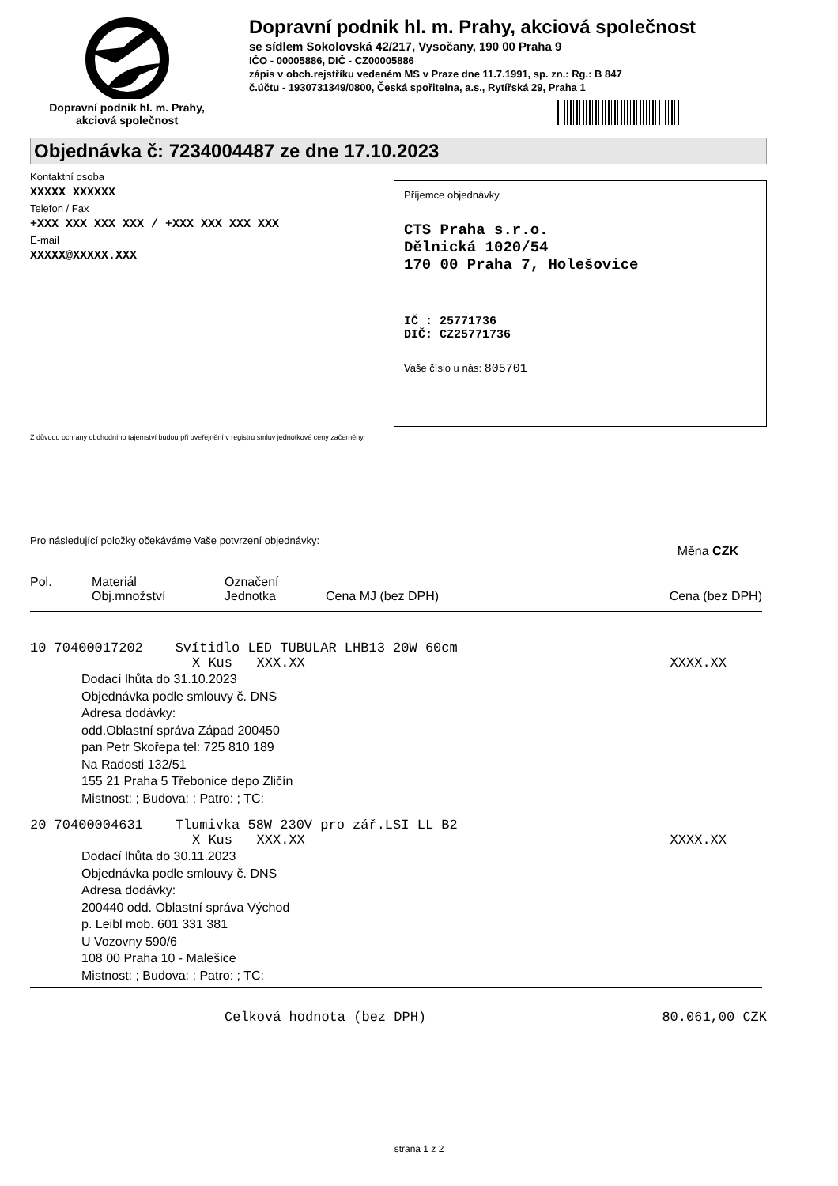Dopravní podnik hl. m. Prahy,
akciová společnost
Dopravní podnik hl. m. Prahy, akciová společnost
se sídlem Sokolovská 42/217, Vysočany, 190 00 Praha 9
IČO - 00005886, DIČ - CZ00005886
zápis v obch.rejstříku vedeném MS v Praze dne 11.7.1991, sp. zn.: Rg.: B 847
č.účtu - 1930731349/0800, Česká spořitelna, a.s., Rytířská 29, Praha 1
Objednávka č: 7234004487 ze dne 17.10.2023
Kontaktní osoba
XXXXX XXXXXX
Telefon / Fax
+XXX XXX XXX XXX / +XXX XXX XXX XXX
E-mail
XXXXX@XXXXX.XXX
Příjemce objednávky
CTS Praha s.r.o.
Dělnická 1020/54
170 00 Praha 7, Holešovice
IČ : 25771736
DIČ: CZ25771736
Vaše číslo u nás: 805701
Z důvodu ochrany obchodního tajemství budou při uveřejnění v registru smluv jednotkové ceny začerněny.
Pro následující položky očekáváme Vaše potvrzení objednávky: Měna CZK
| Pol. | Materiál Obj.množství | Označení Jednotka | Cena MJ (bez DPH) | Cena (bez DPH) |
| --- | --- | --- | --- | --- |
10 70400017202 Svítidlo LED TUBULAR LHB13 20W 60cm
X Kus XXX.XX XXXX.XX
Dodací lhůta do 31.10.2023
Objednávka podle smlouvy č. DNS
Adresa dodávky:
odd.Oblastní správa Západ 200450
pan Petr Skořepa tel: 725 810 189
Na Radosti 132/51
155 21 Praha 5 Třebonice depo Zličín
Mistnost: ; Budova: ; Patro: ; TC:
20 70400004631 Tlumivka 58W 230V pro zář.LSI LL B2
X Kus XXX.XX XXXX.XX
Dodací lhůta do 30.11.2023
Objednávka podle smlouvy č. DNS
Adresa dodávky:
200440 odd. Oblastní správa Východ
p. Leibl mob. 601 331 381
U Vozovny 590/6
108 00 Praha 10 - Malešice
Mistnost: ; Budova: ; Patro: ; TC:
Celková hodnota (bez DPH) 80.061,00 CZK
strana 1 z 2